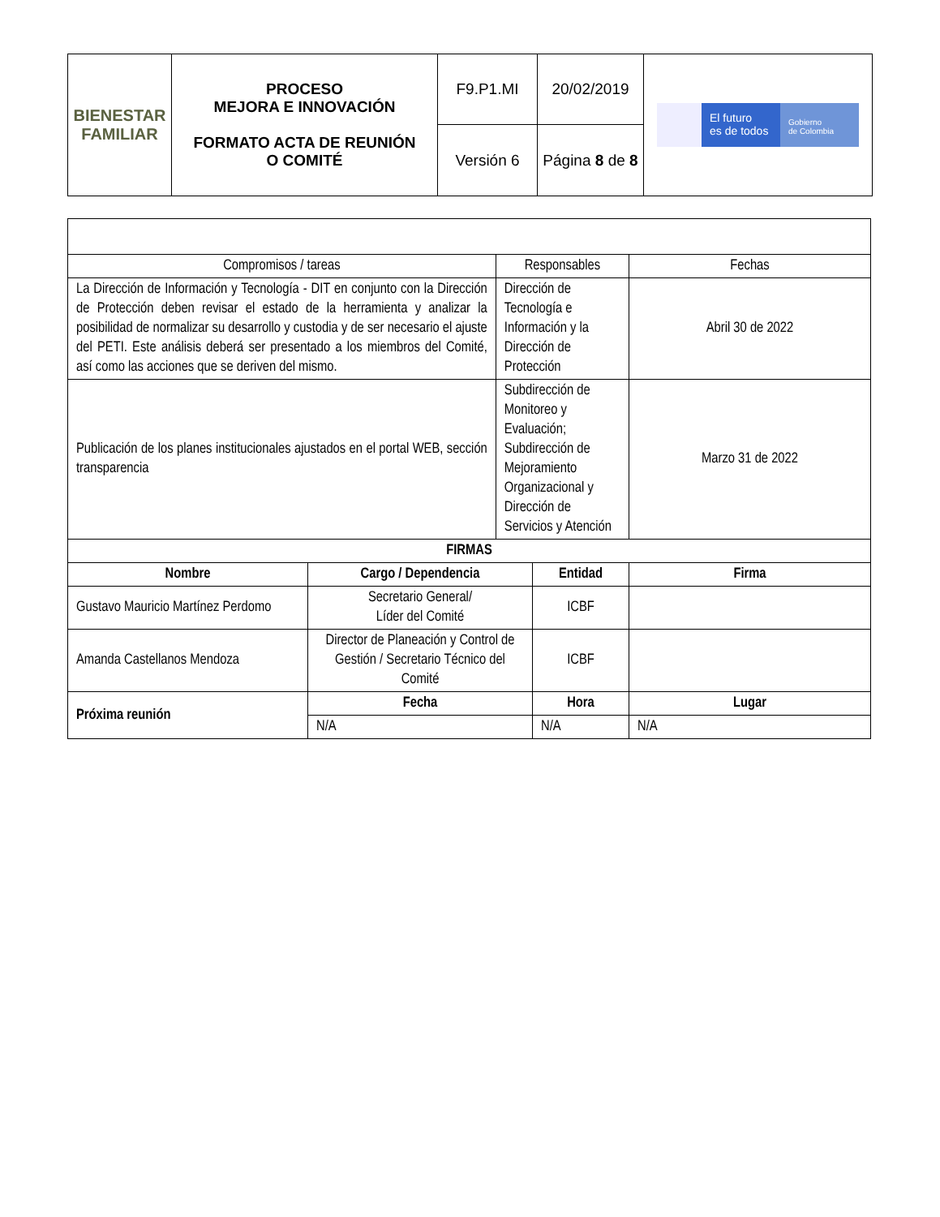| BIENESTAR FAMILIAR | PROCESO MEJORA E INNOVACIÓN FORMATO ACTA DE REUNIÓN O COMITÉ | F9.P1.MI | 20/02/2019 | El futuro es de todos Gobierno de Colombia |
| | | Versión 6 | Página 8 de 8 | |
| Compromisos / tareas | | Responsables | | Fechas |
| La Dirección de Información y Tecnología - DIT en conjunto con la Dirección de Protección deben revisar el estado de la herramienta y analizar la posibilidad de normalizar su desarrollo y custodia y de ser necesario el ajuste del PETI. Este análisis deberá ser presentado a los miembros del Comité, así como las acciones que se deriven del mismo. | | Dirección de Tecnología e Información y la Dirección de Protección | | Abril 30 de 2022 |
| Publicación de los planes institucionales ajustados en el portal WEB, sección transparencia | | Subdirección de Monitoreo y Evaluación; Subdirección de Mejoramiento Organizacional y Dirección de Servicios y Atención | | Marzo 31 de 2022 |
| FIRMAS | | | | |
| Nombre | Cargo / Dependencia | | Entidad | Firma |
| Gustavo Mauricio Martínez Perdomo | Secretario General/ Líder del Comité | | ICBF | |
| Amanda Castellanos Mendoza | Director de Planeación y Control de Gestión / Secretario Técnico del Comité | | ICBF | |
| Próxima reunión | Fecha | | Hora | Lugar |
| | N/A | | N/A | N/A |